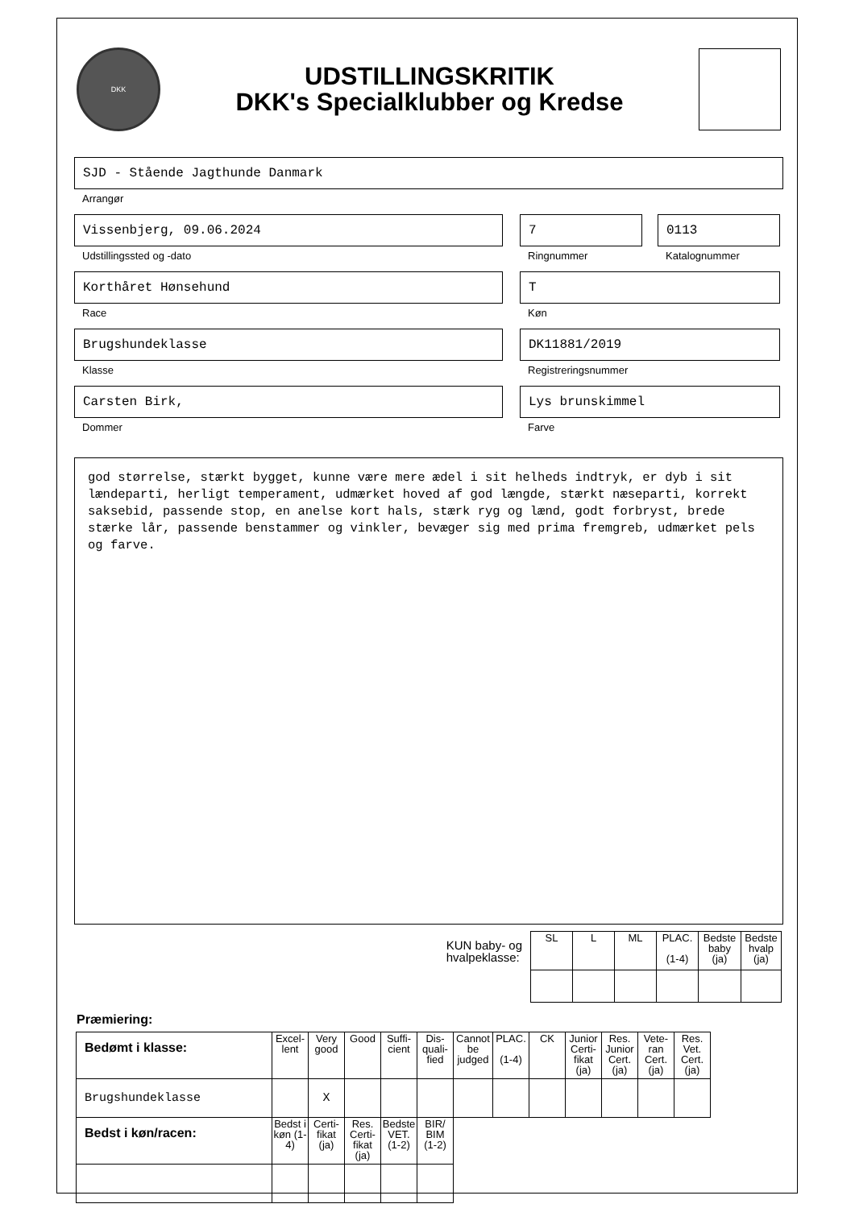DKK
UDSTILLINGSKRITIK
DKK's Specialklubber og Kredse
SJD - Stående Jagthunde Danmark
Arrangør
Vissenbjerg, 09.06.2024
Udstillingssted og -dato
7
Ringnummer
0113
Katalognummer
Korthåret Hønsehund
Race
T
Køn
Brugshundeklasse
Klasse
DK11881/2019
Registreringsnummer
Carsten Birk,
Dommer
Lys brunskimmel
Farve
god størrelse, stærkt bygget, kunne være mere ædel i sit helheds indtryk, er dyb i sit lændeparti, herligt temperament, udmærket hoved af god længde, stærkt næseparti, korrekt saksebid, passende stop, en anelse kort hals, stærk ryg og lænd, godt forbryst, brede stærke lår, passende benstammer og vinkler, bevæger sig med prima fremgreb, udmærket pels og farve.
KUN baby- og
hvalpeklasse:
| SL | L | ML | PLAC. (1-4) | Bedste baby (ja) | Bedste hvalp (ja) |
Præmiering:
| Bedømt i klasse: | Excel-lent | Very good | Good | Suffi-cient | Dis-quali-fied | Cannot be judged | PLAC. (1-4) | CK | Junior Certi-fikat (ja) | Res. Junior Cert. (ja) | Vete-ran Cert. (ja) | Res. Vet. Cert. (ja) |
| Brugshundeklasse | | X | | | | | | | | | | |
| Bedst i køn/racen: | Bedst i køn (1-4) | Certi-fikat (ja) | Res. Certi-fikat (ja) | Bedste VET. (1-2) | BIR/ BIM (1-2) | | | | | | | |